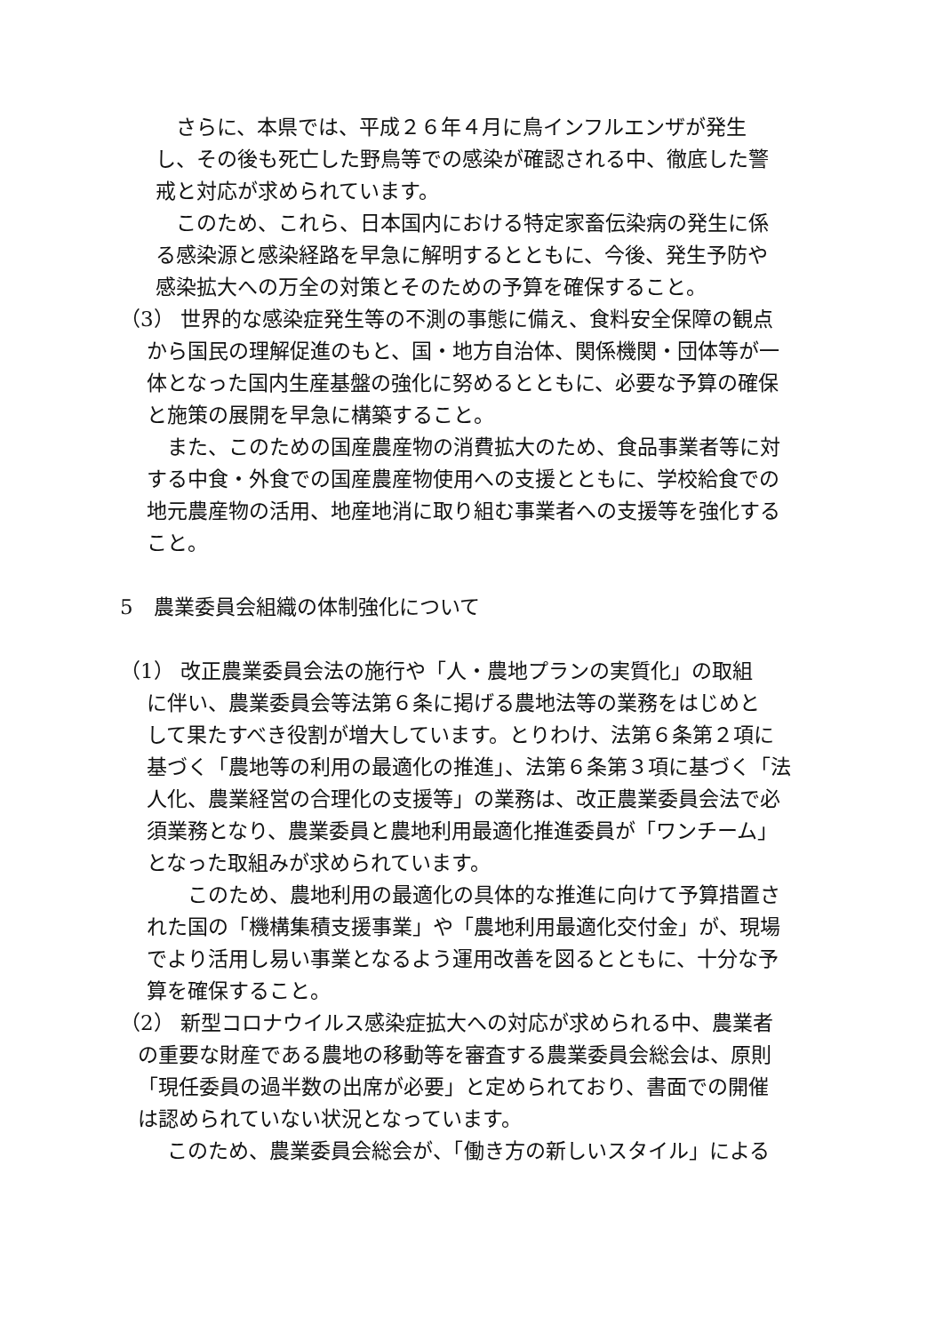さらに、本県では、平成２６年４月に鳥インフルエンザが発生
し、その後も死亡した野鳥等での感染が確認される中、徹底した警
戒と対応が求められています。
　このため、これら、日本国内における特定家畜伝染病の発生に係
る感染源と感染経路を早急に解明するとともに、今後、発生予防や
感染拡大への万全の対策とそのための予算を確保すること。
（3） 世界的な感染症発生等の不測の事態に備え、食料安全保障の観点
から国民の理解促進のもと、国・地方自治体、関係機関・団体等が一
体となった国内生産基盤の強化に努めるとともに、必要な予算の確保
と施策の展開を早急に構築すること。
　また、このための国産農産物の消費拡大のため、食品事業者等に対
する中食・外食での国産農産物使用への支援とともに、学校給食での
地元農産物の活用、地産地消に取り組む事業者への支援等を強化する
こと。
5　農業委員会組織の体制強化について
（1） 改正農業委員会法の施行や「人・農地プランの実質化」の取組
に伴い、農業委員会等法第６条に掲げる農地法等の業務をはじめと
して果たすべき役割が増大しています。とりわけ、法第６条第２項に
基づく「農地等の利用の最適化の推進」、法第６条第３項に基づく「法
人化、農業経営の合理化の支援等」の業務は、改正農業委員会法で必
須業務となり、農業委員と農地利用最適化推進委員が「ワンチーム」
となった取組みが求められています。
　　このため、農地利用の最適化の具体的な推進に向けて予算措置さ
れた国の「機構集積支援事業」や「農地利用最適化交付金」が、現場
でより活用し易い事業となるよう運用改善を図るとともに、十分な予
算を確保すること。
（2） 新型コロナウイルス感染症拡大への対応が求められる中、農業者
の重要な財産である農地の移動等を審査する農業委員会総会は、原則
「現任委員の過半数の出席が必要」と定められており、書面での開催
は認められていない状況となっています。
　このため、農業委員会総会が、「働き方の新しいスタイル」による